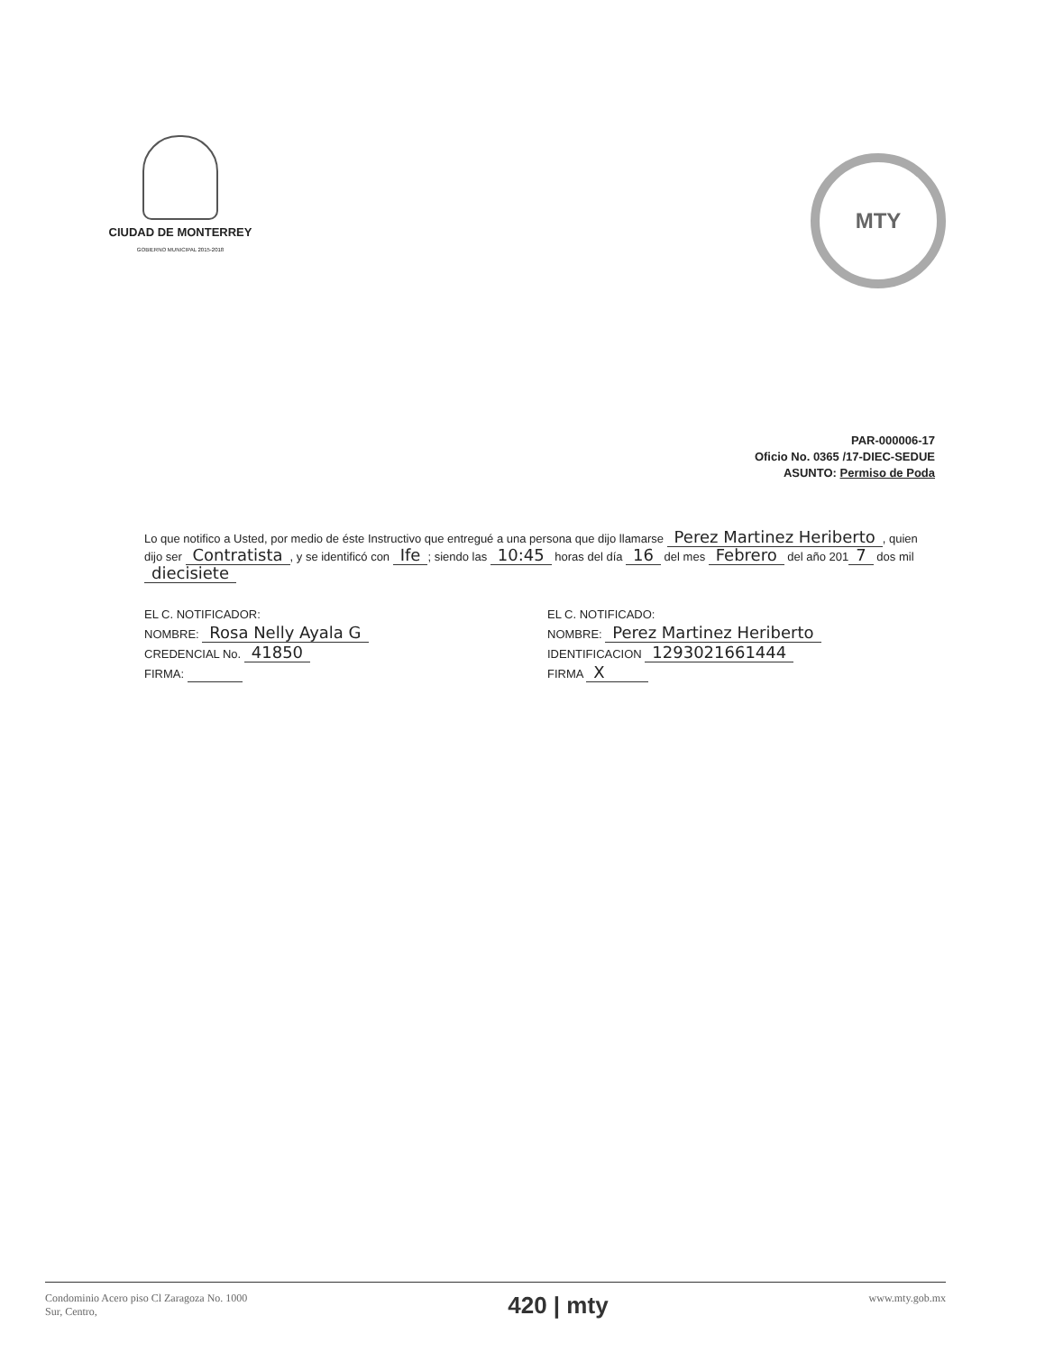CIUDAD DE MONTERREY
GOBIERNO MUNICIPAL 2015-2018
MTY
PAR-000006-17
Oficio No. 0365 /17-DIEC-SEDUE
ASUNTO: Permiso de Poda
Lo que notifico a Usted, por medio de éste Instructivo que entregué a una persona que dijo llamarse Perez Martinez Heriberto, quien dijo ser Contratista, y se identificó con Ife; siendo las 10:45 horas del día 16 del mes Febrero del año 201 7 dos mil diecisiete
EL C. NOTIFICADOR:
NOMBRE: Rosa Nelly Ayala G
CREDENCIAL No. 41850
FIRMA:
EL C. NOTIFICADO:
NOMBRE: Perez Martinez Heriberto
IDENTIFICACION 1293021661444
FIRMA X
Condominio Acero piso Cl Zaragoza No. 1000
Sur, Centro,
420 | mty
www.mty.gob.mx